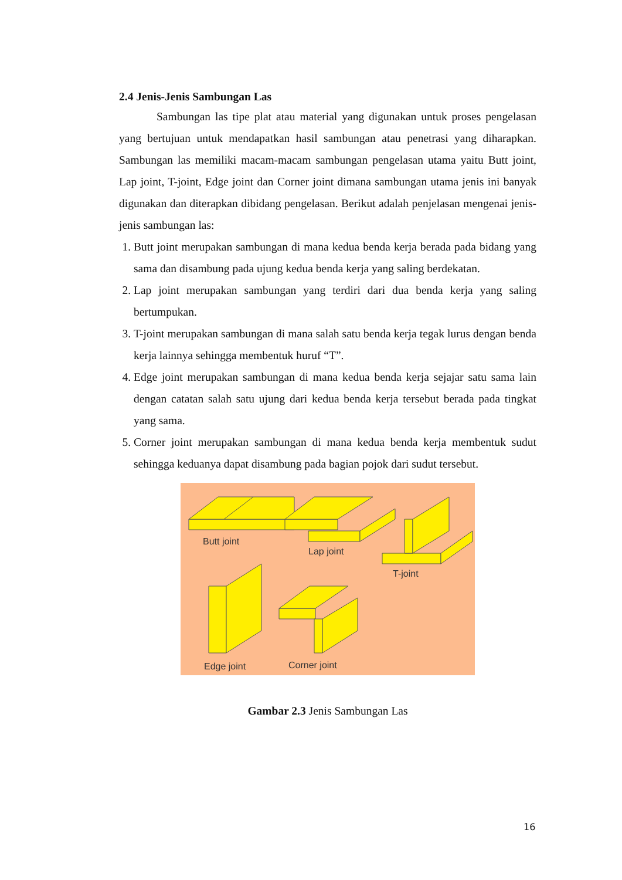2.4 Jenis-Jenis Sambungan Las
Sambungan las tipe plat atau material yang digunakan untuk proses pengelasan yang bertujuan untuk mendapatkan hasil sambungan atau penetrasi yang diharapkan. Sambungan las memiliki macam-macam sambungan pengelasan utama yaitu Butt joint, Lap joint, T-joint, Edge joint dan Corner joint dimana sambungan utama jenis ini banyak digunakan dan diterapkan dibidang pengelasan. Berikut adalah penjelasan mengenai jenis-jenis sambungan las:
1. Butt joint merupakan sambungan di mana kedua benda kerja berada pada bidang yang sama dan disambung pada ujung kedua benda kerja yang saling berdekatan.
2. Lap joint merupakan sambungan yang terdiri dari dua benda kerja yang saling bertumpukan.
3. T-joint merupakan sambungan di mana salah satu benda kerja tegak lurus dengan benda kerja lainnya sehingga membentuk huruf “T”.
4. Edge joint merupakan sambungan di mana kedua benda kerja sejajar satu sama lain dengan catatan salah satu ujung dari kedua benda kerja tersebut berada pada tingkat yang sama.
5. Corner joint merupakan sambungan di mana kedua benda kerja membentuk sudut sehingga keduanya dapat disambung pada bagian pojok dari sudut tersebut.
Butt joint
Lap joint
T-joint
Edge joint
Corner joint
Gambar 2.3 Jenis Sambungan Las
16